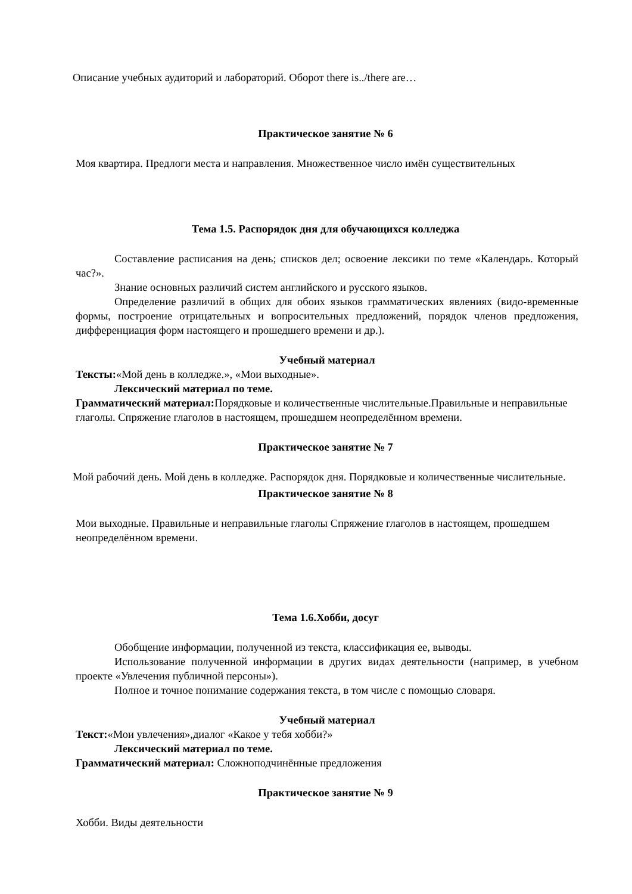Описание учебных аудиторий и лабораторий. Оборот there is../there are…
Практическое занятие № 6
Моя квартира. Предлоги места и направления. Множественное число имён существительных
Тема 1.5. Распорядок дня для обучающихся колледжа
Составление расписания на день; списков дел; освоение лексики по теме «Календарь. Который час?».
Знание основных различий систем английского и русского языков.
Определение различий в общих для обоих языков грамматических явлениях (видо-временные формы, построение отрицательных и вопросительных предложений, порядок членов предложения, дифференциация форм настоящего и прошедшего времени и др.).
Учебный материал
Тексты:«Мой день в колледже.», «Мои выходные».
Лексический материал по теме.
Грамматический материал: Порядковые и количественные числительные.Правильные и неправильные глаголы. Спряжение глаголов в настоящем, прошедшем неопределённом времени.
Практическое занятие № 7
Мой рабочий день. Мой день в колледже. Распорядок дня. Порядковые и количественные числительные.
Практическое занятие № 8
Мои выходные. Правильные и неправильные глаголы Спряжение глаголов в настоящем, прошедшем неопределённом времени.
Тема 1.6.Хобби, досуг
Обобщение информации, полученной из текста, классификация ее, выводы.
Использование полученной информации в других видах деятельности (например, в учебном проекте «Увлечения публичной персоны»).
Полное и точное понимание содержания текста, в том числе с помощью словаря.
Учебный материал
Текст:«Мои увлечения»,диалог «Какое у тебя хобби?»
Лексический материал по теме.
Грамматический материал: Сложноподчинённые предложения
Практическое занятие № 9
Хобби. Виды деятельности